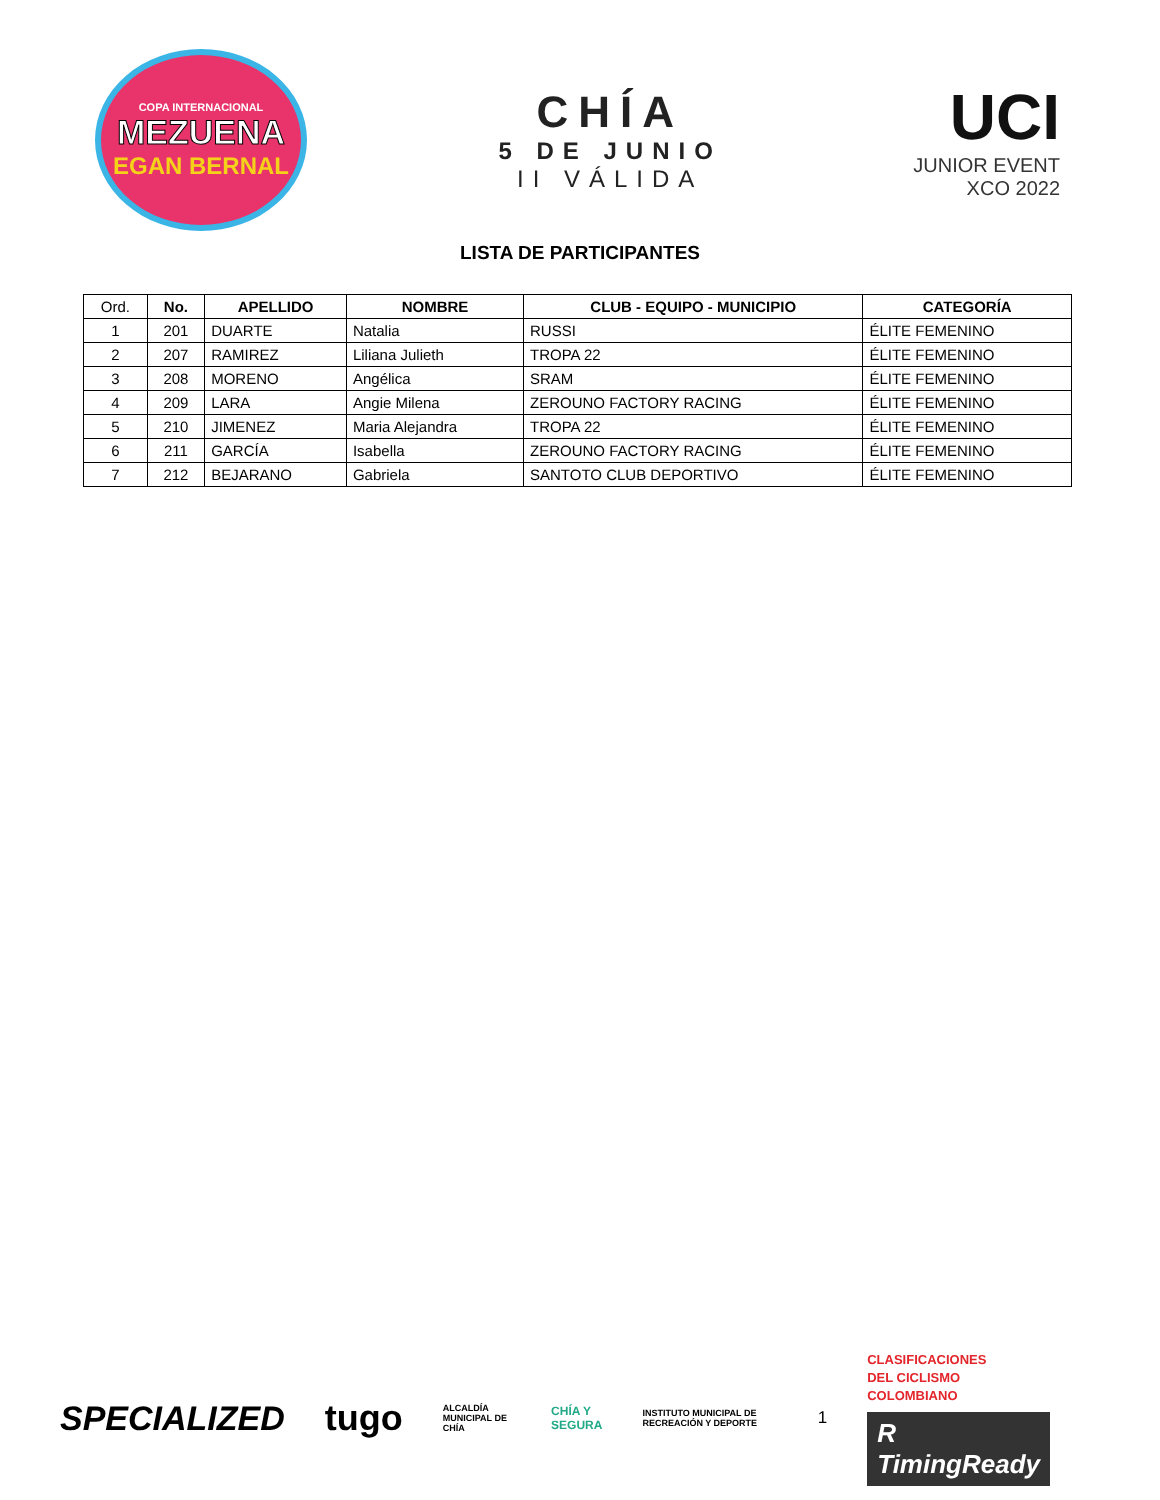COPA INTERNACIONAL
MEZUENA
EGAN BERNAL
CHÍA
5 DE JUNIO
II VÁLIDA
UCI
JUNIOR EVENT
XCO 2022
LISTA DE PARTICIPANTES
| Ord. | No. | APELLIDO | NOMBRE | CLUB - EQUIPO - MUNICIPIO | CATEGORÍA |
| --- | --- | --- | --- | --- | --- |
| 1 | 201 | DUARTE | Natalia | RUSSI | ÉLITE FEMENINO |
| 2 | 207 | RAMIREZ | Liliana Julieth | TROPA 22 | ÉLITE FEMENINO |
| 3 | 208 | MORENO | Angélica | SRAM | ÉLITE FEMENINO |
| 4 | 209 | LARA | Angie Milena | ZEROUNO FACTORY RACING | ÉLITE FEMENINO |
| 5 | 210 | JIMENEZ | Maria Alejandra | TROPA 22 | ÉLITE FEMENINO |
| 6 | 211 | GARCÍA | Isabella | ZEROUNO FACTORY RACING | ÉLITE FEMENINO |
| 7 | 212 | BEJARANO | Gabriela | SANTOTO CLUB DEPORTIVO | ÉLITE FEMENINO |
SPECIALIZED tugo ALCALDÍA MUNICIPAL DE CHÍA CHÍA Y SEGURA INSTITUTO MUNICIPAL DE RECREACIÓN Y DEPORTE 1 CLASIFICACIONES
DEL CICLISMO
COLOMBIANO
R TimingReady